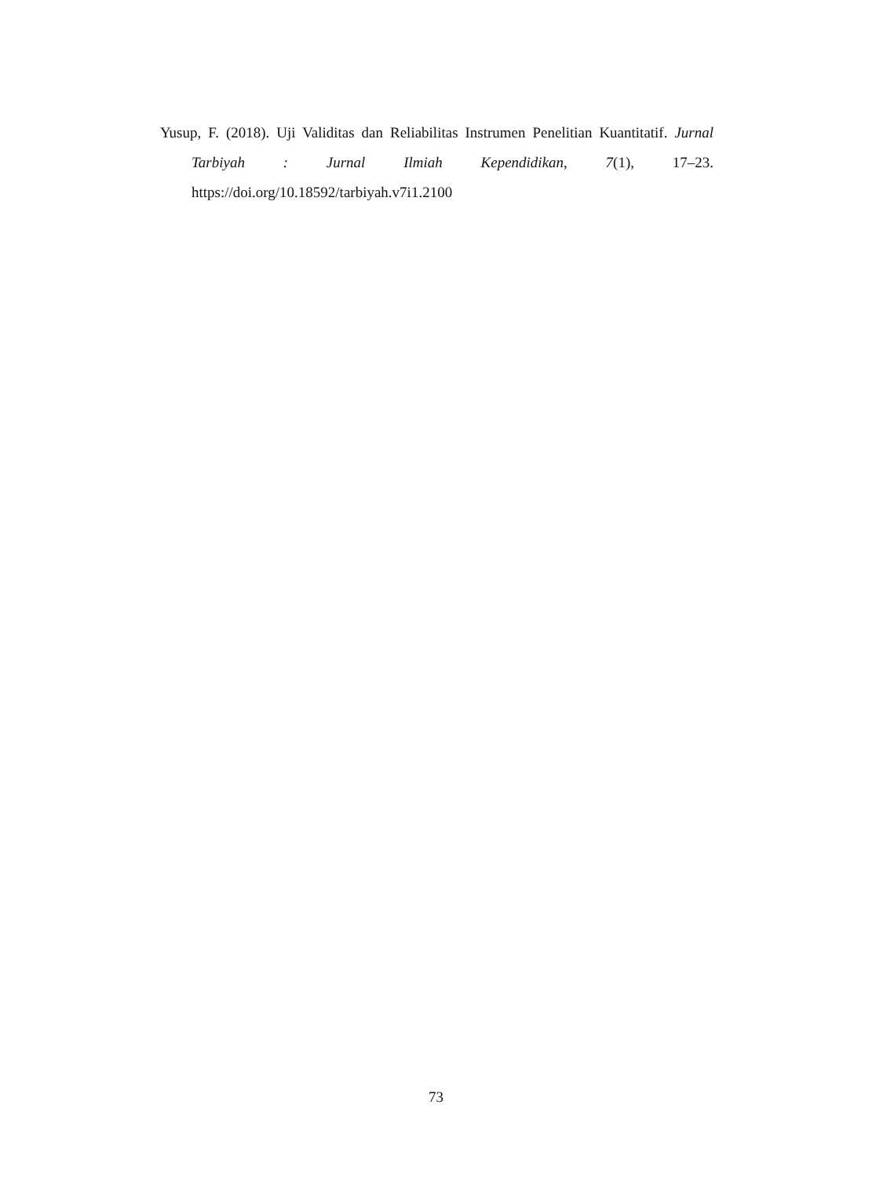Yusup, F. (2018). Uji Validitas dan Reliabilitas Instrumen Penelitian Kuantitatif. Jurnal Tarbiyah : Jurnal Ilmiah Kependidikan, 7(1), 17–23. https://doi.org/10.18592/tarbiyah.v7i1.2100
73